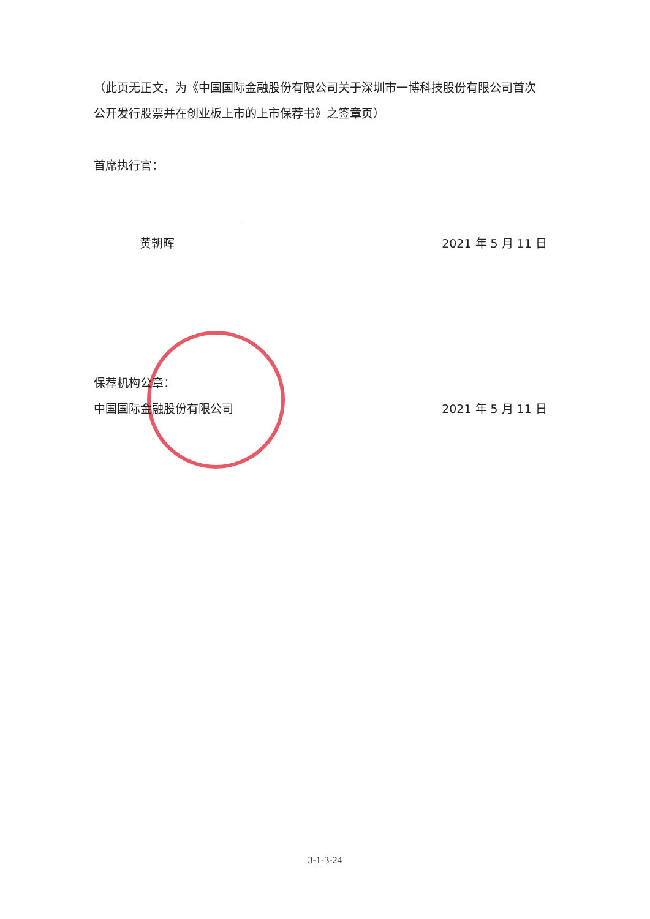（此页无正文，为《中国国际金融股份有限公司关于深圳市一博科技股份有限公司首次公开发行股票并在创业板上市的上市保荐书》之签章页）
首席执行官：
黄朝晖 2021 年 5 月 11 日
保荐机构公章：
中国国际金融股份有限公司 2021 年 5 月 11 日
3-1-3-24